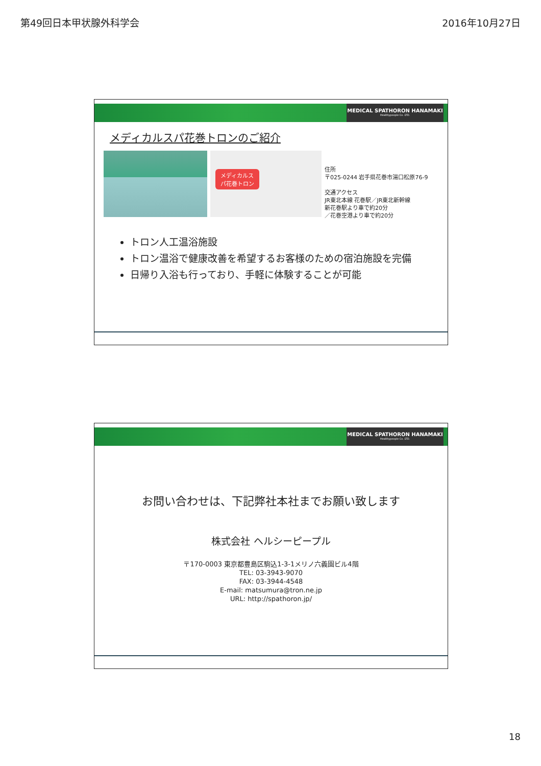第49回日本甲状腺外科学会 2016年10月27日
MEDICAL SPATHORON HANAMAKI
Healthypeople Co. LTD.
メディカルスパ花巻トロンのご紹介
メディカルス
パ花巻トロン
住所
〒025-0244 岩手県花巻市湯口松原76-9
交通アクセス
JR東北本線 花巻駅／JR東北新幹線
新花巻駅より車で約20分
／花巻空港より車で約20分
トロン人工温浴施設
トロン温浴で健康改善を希望するお客様のための宿泊施設を完備
日帰り入浴も行っており、手軽に体験することが可能
MEDICAL SPATHORON HANAMAKI
Healthypeople Co. LTD.
お問い合わせは、下記弊社本社までお願い致します
株式会社 ヘルシーピープル
〒170-0003 東京都豊島区駒込1-3-1メリノ六義園ビル4階
TEL: 03-3943-9070
FAX: 03-3944-4548
E-mail: matsumura@tron.ne.jp
URL: http://spathoron.jp/
18